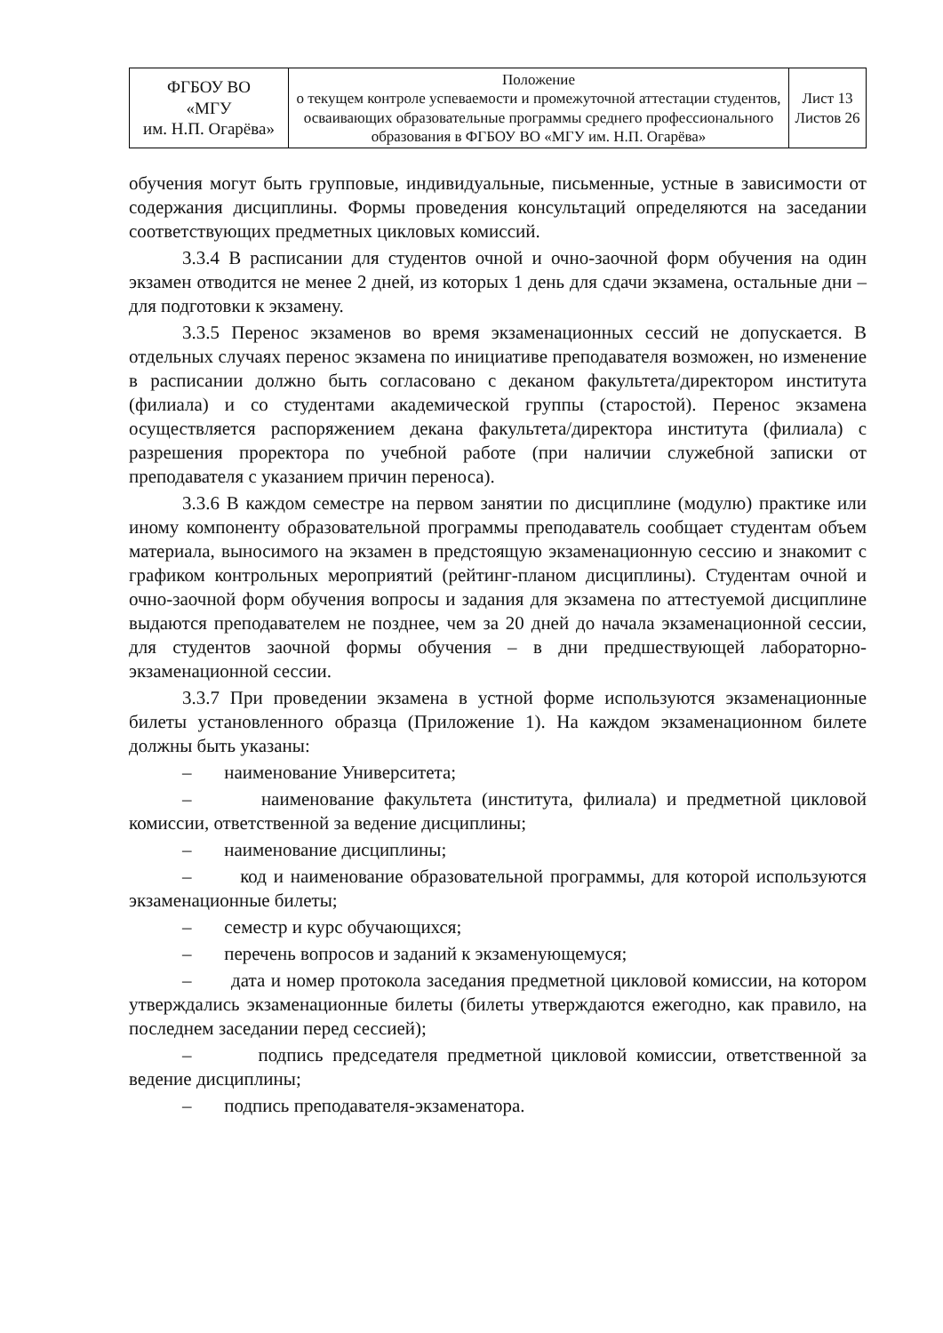| ФГБОУ ВО «МГУ им. Н.П. Огарёва» | Положение о текущем контроле успеваемости и промежуточной аттестации студентов, осваивающих образовательные программы среднего профессионального образования в ФГБОУ ВО «МГУ им. Н.П. Огарёва» | Лист 13 Листов 26 |
обучения могут быть групповые, индивидуальные, письменные, устные в зависимости от содержания дисциплины. Формы проведения консультаций определяются на заседании соответствующих предметных цикловых комиссий.
3.3.4 В расписании для студентов очной и очно-заочной форм обучения на один экзамен отводится не менее 2 дней, из которых 1 день для сдачи экзамена, остальные дни – для подготовки к экзамену.
3.3.5 Перенос экзаменов во время экзаменационных сессий не допускается. В отдельных случаях перенос экзамена по инициативе преподавателя возможен, но изменение в расписании должно быть согласовано с деканом факультета/директором института (филиала) и со студентами академической группы (старостой). Перенос экзамена осуществляется распоряжением декана факультета/директора института (филиала) с разрешения проректора по учебной работе (при наличии служебной записки от преподавателя с указанием причин переноса).
3.3.6 В каждом семестре на первом занятии по дисциплине (модулю) практике или иному компоненту образовательной программы преподаватель сообщает студентам объем материала, выносимого на экзамен в предстоящую экзаменационную сессию и знакомит с графиком контрольных мероприятий (рейтинг-планом дисциплины). Студентам очной и очно-заочной форм обучения вопросы и задания для экзамена по аттестуемой дисциплине выдаются преподавателем не позднее, чем за 20 дней до начала экзаменационной сессии, для студентов заочной формы обучения – в дни предшествующей лабораторно-экзаменационной сессии.
3.3.7 При проведении экзамена в устной форме используются экзаменационные билеты установленного образца (Приложение 1). На каждом экзаменационном билете должны быть указаны:
– наименование Университета;
– наименование факультета (института, филиала) и предметной цикловой комиссии, ответственной за ведение дисциплины;
– наименование дисциплины;
– код и наименование образовательной программы, для которой используются экзаменационные билеты;
– семестр и курс обучающихся;
– перечень вопросов и заданий к экзаменующемуся;
– дата и номер протокола заседания предметной цикловой комиссии, на котором утверждались экзаменационные билеты (билеты утверждаются ежегодно, как правило, на последнем заседании перед сессией);
– подпись председателя предметной цикловой комиссии, ответственной за ведение дисциплины;
– подпись преподавателя-экзаменатора.